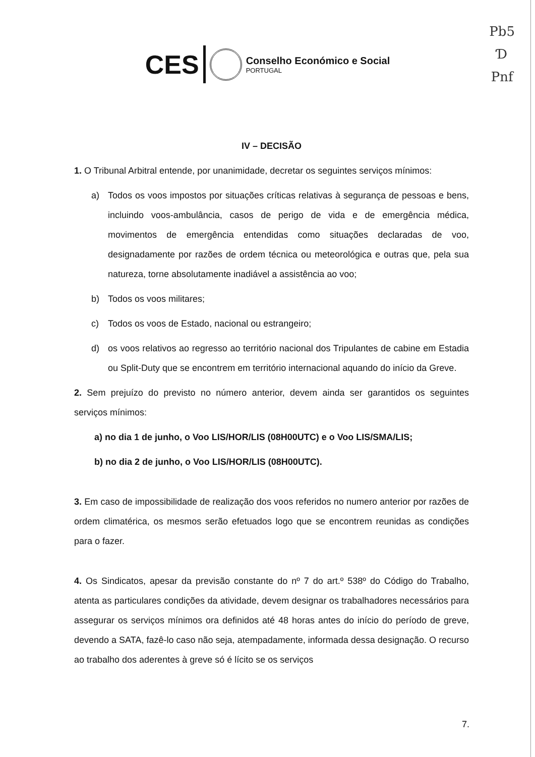Pb5
Ɗ
Pnf
CES
Conselho Económico e Social
PORTUGAL
IV – DECISÃO
1. O Tribunal Arbitral entende, por unanimidade, decretar os seguintes serviços mínimos:
a) Todos os voos impostos por situações críticas relativas à segurança de pessoas e bens, incluindo voos-ambulância, casos de perigo de vida e de emergência médica, movimentos de emergência entendidas como situações declaradas de voo, designadamente por razões de ordem técnica ou meteorológica e outras que, pela sua natureza, torne absolutamente inadiável a assistência ao voo;
b) Todos os voos militares;
c) Todos os voos de Estado, nacional ou estrangeiro;
d) os voos relativos ao regresso ao território nacional dos Tripulantes de cabine em Estadia ou Split-Duty que se encontrem em território internacional aquando do início da Greve.
2. Sem prejuízo do previsto no número anterior, devem ainda ser garantidos os seguintes serviços mínimos:
a) no dia 1 de junho, o Voo LIS/HOR/LIS (08H00UTC) e o Voo LIS/SMA/LIS;
b) no dia 2 de junho, o Voo LIS/HOR/LIS (08H00UTC).
3. Em caso de impossibilidade de realização dos voos referidos no numero anterior por razões de ordem climatérica, os mesmos serão efetuados logo que se encontrem reunidas as condições para o fazer.
4. Os Sindicatos, apesar da previsão constante do nº 7 do art.º 538º do Código do Trabalho, atenta as particulares condições da atividade, devem designar os trabalhadores necessários para assegurar os serviços mínimos ora definidos até 48 horas antes do início do período de greve, devendo a SATA, fazê-lo caso não seja, atempadamente, informada dessa designação. O recurso ao trabalho dos aderentes à greve só é lícito se os serviços
7.